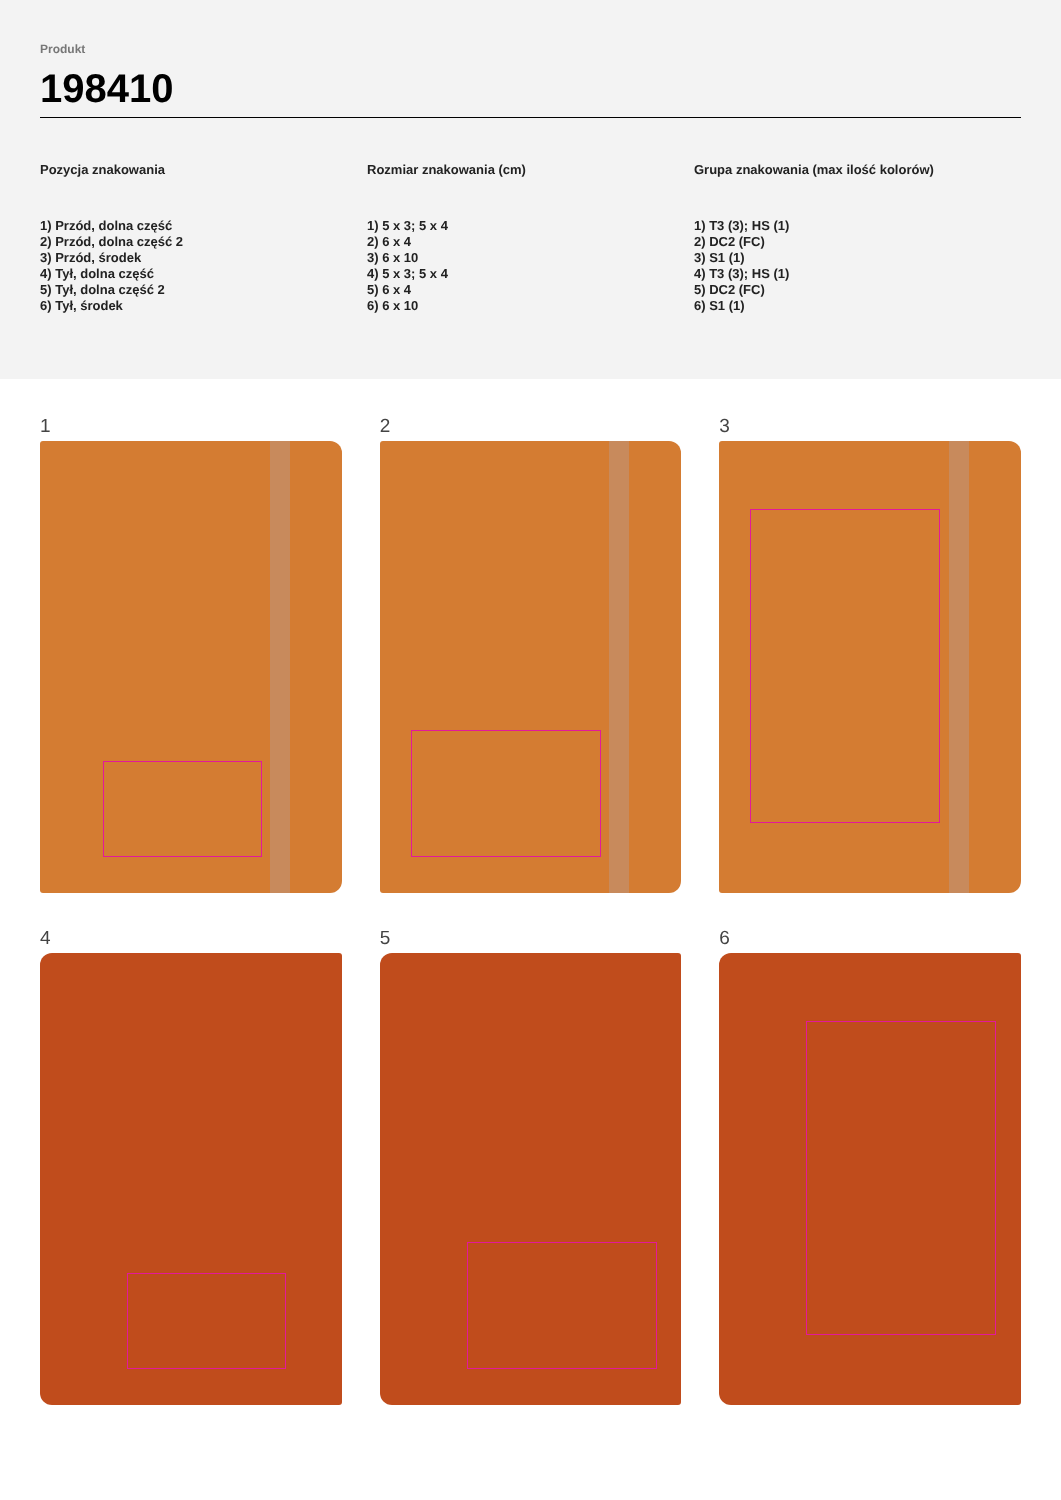Produkt
198410
Pozycja znakowania
1) Przód, dolna część
2) Przód, dolna część 2
3) Przód, środek
4) Tył, dolna część
5) Tył, dolna część 2
6) Tył, środek
Rozmiar znakowania (cm)
1) 5 x 3; 5 x 4
2) 6 x 4
3) 6 x 10
4) 5 x 3; 5 x 4
5) 6 x 4
6) 6 x 10
Grupa znakowania (max ilość kolorów)
1) T3 (3); HS (1)
2) DC2 (FC)
3) S1 (1)
4) T3 (3); HS (1)
5) DC2 (FC)
6) S1 (1)
1
2
3
4
5
6